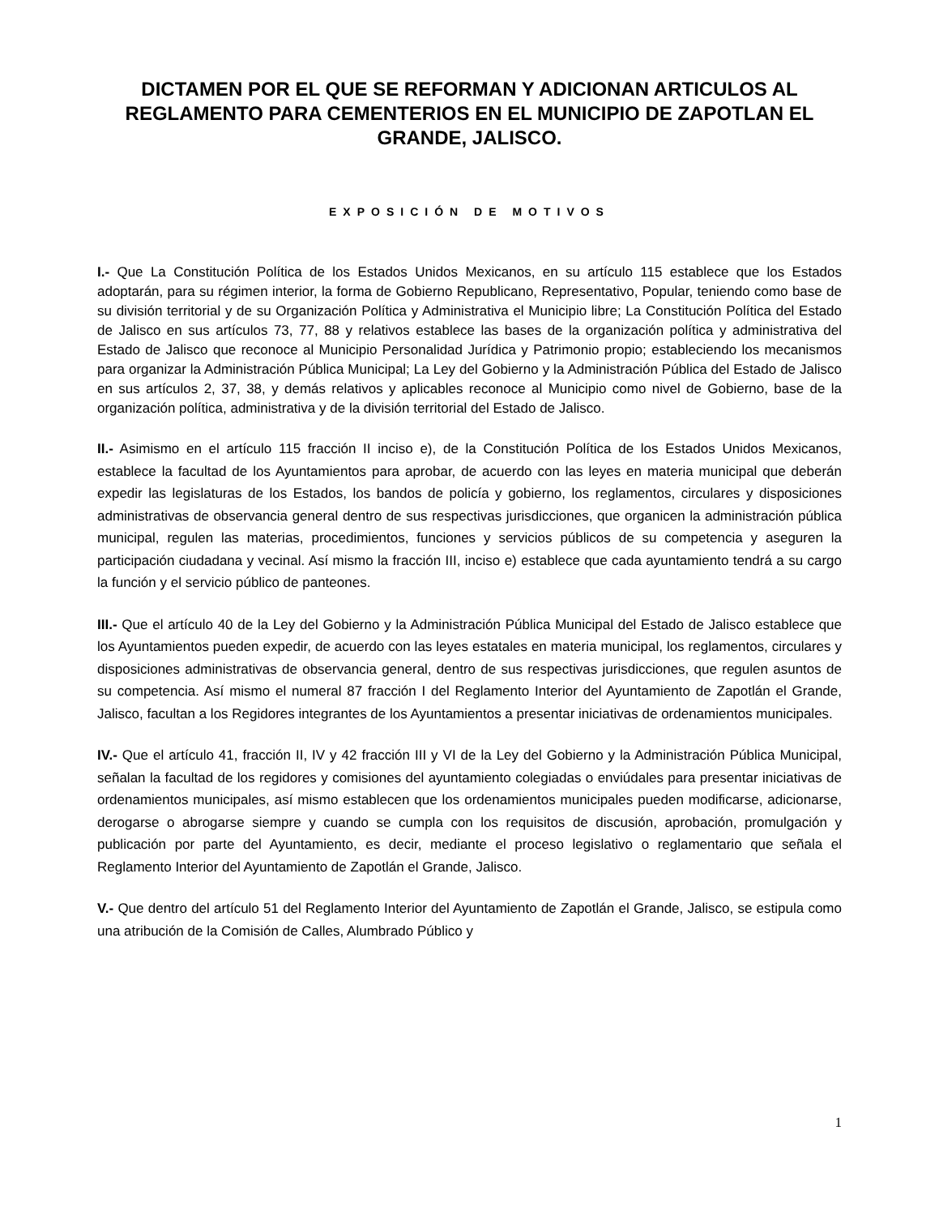DICTAMEN POR EL QUE SE REFORMAN Y ADICIONAN ARTICULOS AL REGLAMENTO PARA CEMENTERIOS EN EL MUNICIPIO DE ZAPOTLAN EL GRANDE, JALISCO.
EXPOSICIÓN DE MOTIVOS
I.- Que La Constitución Política de los Estados Unidos Mexicanos, en su artículo 115 establece que los Estados adoptarán, para su régimen interior, la forma de Gobierno Republicano, Representativo, Popular, teniendo como base de su división territorial y de su Organización Política y Administrativa el Municipio libre; La Constitución Política del Estado de Jalisco en sus artículos 73, 77, 88 y relativos establece las bases de la organización política y administrativa del Estado de Jalisco que reconoce al Municipio Personalidad Jurídica y Patrimonio propio; estableciendo los mecanismos para organizar la Administración Pública Municipal; La Ley del Gobierno y la Administración Pública del Estado de Jalisco en sus artículos 2, 37, 38, y demás relativos y aplicables reconoce al Municipio como nivel de Gobierno, base de la organización política, administrativa y de la división territorial del Estado de Jalisco.
II.- Asimismo en el artículo 115 fracción II inciso e), de la Constitución Política de los Estados Unidos Mexicanos, establece la facultad de los Ayuntamientos para aprobar, de acuerdo con las leyes en materia municipal que deberán expedir las legislaturas de los Estados, los bandos de policía y gobierno, los reglamentos, circulares y disposiciones administrativas de observancia general dentro de sus respectivas jurisdicciones, que organicen la administración pública municipal, regulen las materias, procedimientos, funciones y servicios públicos de su competencia y aseguren la participación ciudadana y vecinal. Así mismo la fracción III, inciso e) establece que cada ayuntamiento tendrá a su cargo la función y el servicio público de panteones.
III.- Que el artículo 40 de la Ley del Gobierno y la Administración Pública Municipal del Estado de Jalisco establece que los Ayuntamientos pueden expedir, de acuerdo con las leyes estatales en materia municipal, los reglamentos, circulares y disposiciones administrativas de observancia general, dentro de sus respectivas jurisdicciones, que regulen asuntos de su competencia. Así mismo el numeral 87 fracción I del Reglamento Interior del Ayuntamiento de Zapotlán el Grande, Jalisco, facultan a los Regidores integrantes de los Ayuntamientos a presentar iniciativas de ordenamientos municipales.
IV.- Que el artículo 41, fracción II, IV y 42 fracción III y VI de la Ley del Gobierno y la Administración Pública Municipal, señalan la facultad de los regidores y comisiones del ayuntamiento colegiadas o enviúdales para presentar iniciativas de ordenamientos municipales, así mismo establecen que los ordenamientos municipales pueden modificarse, adicionarse, derogarse o abrogarse siempre y cuando se cumpla con los requisitos de discusión, aprobación, promulgación y publicación por parte del Ayuntamiento, es decir, mediante el proceso legislativo o reglamentario que señala el Reglamento Interior del Ayuntamiento de Zapotlán el Grande, Jalisco.
V.- Que dentro del artículo 51 del Reglamento Interior del Ayuntamiento de Zapotlán el Grande, Jalisco, se estipula como una atribución de la Comisión de Calles, Alumbrado Público y
1